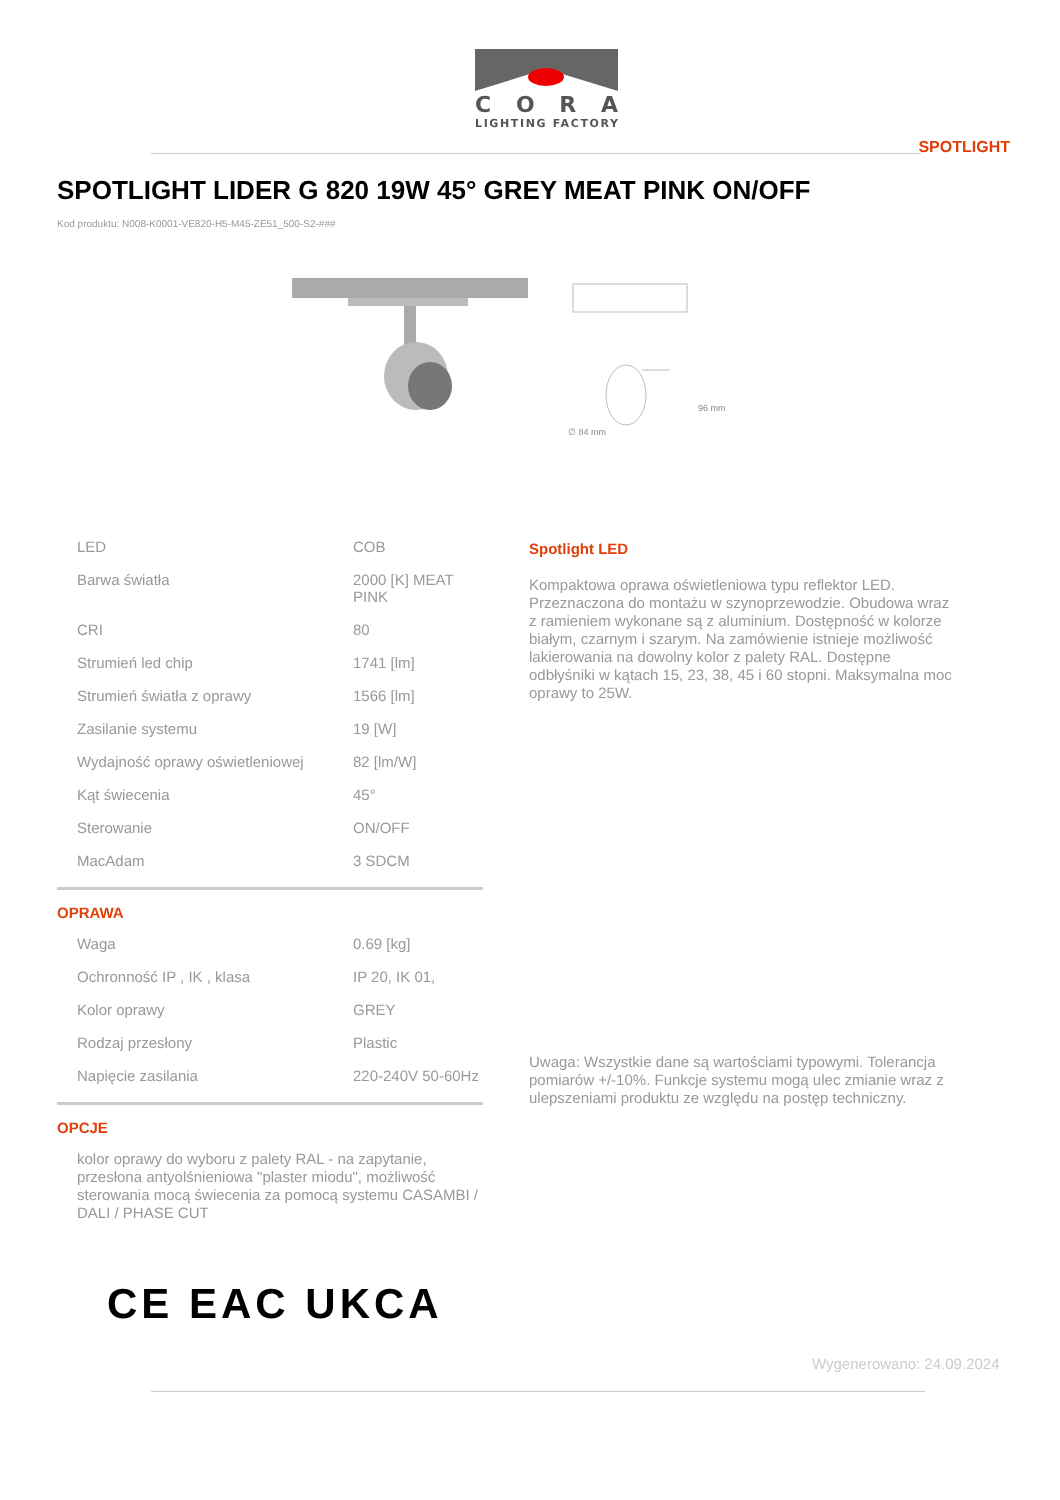CORA
LIGHTING FACTORY
SPOTLIGHT
SPOTLIGHT LIDER G 820 19W 45° GREY MEAT PINK ON/OFF
Kod produktu: N008-K0001-VE820-H5-M45-ZE51_500-S2-###
96 mm
∅ 84 mm
| LED | COB |
| Barwa światła | 2000 [K] MEAT PINK |
| CRI | 80 |
| Strumień led chip | 1741 [lm] |
| Strumień światła z oprawy | 1566 [lm] |
| Zasilanie systemu | 19 [W] |
| Wydajność oprawy oświetleniowej | 82 [lm/W] |
| Kąt świecenia | 45° |
| Sterowanie | ON/OFF |
| MacAdam | 3 SDCM |
OPRAWA
| Waga | 0.69 [kg] |
| Ochronność IP , IK , klasa | IP 20, IK 01, |
| Kolor oprawy | GREY |
| Rodzaj przesłony | Plastic |
| Napięcie zasilania | 220-240V 50-60Hz |
OPCJE
kolor oprawy do wyboru z palety RAL - na zapytanie, przesłona antyolśnieniowa "plaster miodu", możliwość sterowania mocą świecenia za pomocą systemu CASAMBI / DALI / PHASE CUT
Spotlight LED
Kompaktowa oprawa oświetleniowa typu reflektor LED. Przeznaczona do montażu w szynoprzewodzie. Obudowa wraz z ramieniem wykonane są z aluminium. Dostępność w kolorze białym, czarnym i szarym. Na zamówienie istnieje możliwość lakierowania na dowolny kolor z palety RAL. Dostępne odbłyśniki w kątach 15, 23, 38, 45 i 60 stopni. Maksymalna moc oprawy to 25W.
Uwaga: Wszystkie dane są wartościami typowymi. Tolerancja pomiarów +/-10%. Funkcje systemu mogą ulec zmianie wraz z ulepszeniami produktu ze względu na postęp techniczny.
CE EAC UKCA
Wygenerowano: 24.09.2024